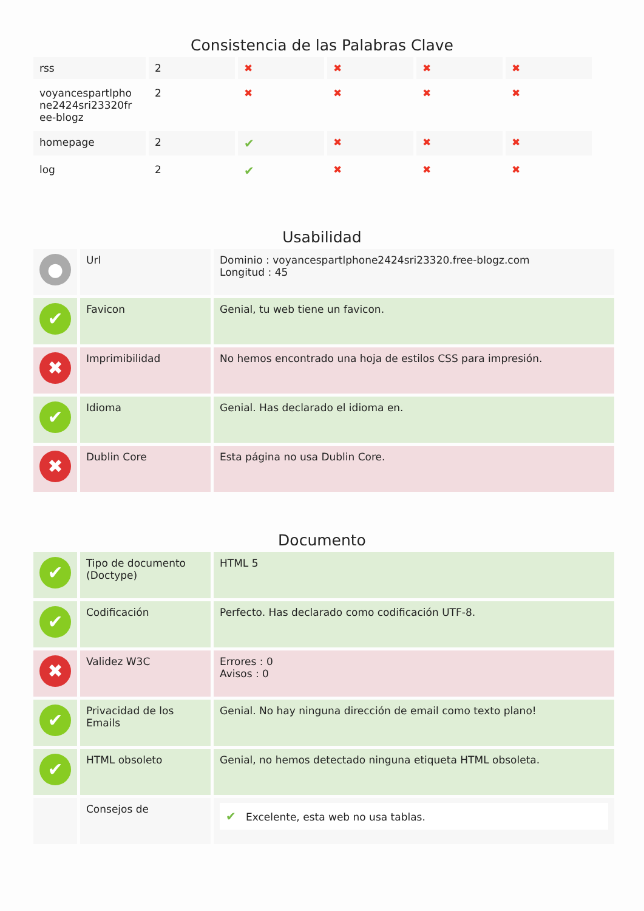Consistencia de las Palabras Clave
| rss | 2 | ✖ | ✖ | ✖ | ✖ |
| voyancespartlpho ne2424sri23320fr ee-blogz | 2 | ✖ | ✖ | ✖ | ✖ |
| homepage | 2 | ✔ | ✖ | ✖ | ✖ |
| log | 2 | ✔ | ✖ | ✖ | ✖ |
Usabilidad
| ● | Url | Dominio : voyancespartlphone2424sri23320.free-blogz.com Longitud : 45 |
| ✔ | Favicon | Genial, tu web tiene un favicon. |
| ✖ | Imprimibilidad | No hemos encontrado una hoja de estilos CSS para impresión. |
| ✔ | Idioma | Genial. Has declarado el idioma en. |
| ✖ | Dublin Core | Esta página no usa Dublin Core. |
Documento
| ✔ | Tipo de documento (Doctype) | HTML 5 |
| ✔ | Codificación | Perfecto. Has declarado como codificación UTF-8. |
| ✖ | Validez W3C | Errores : 0 Avisos : 0 |
| ✔ | Privacidad de los Emails | Genial. No hay ninguna dirección de email como texto plano! |
| ✔ | HTML obsoleto | Genial, no hemos detectado ninguna etiqueta HTML obsoleta. |
| | Consejos de | ✔ Excelente, esta web no usa tablas. |